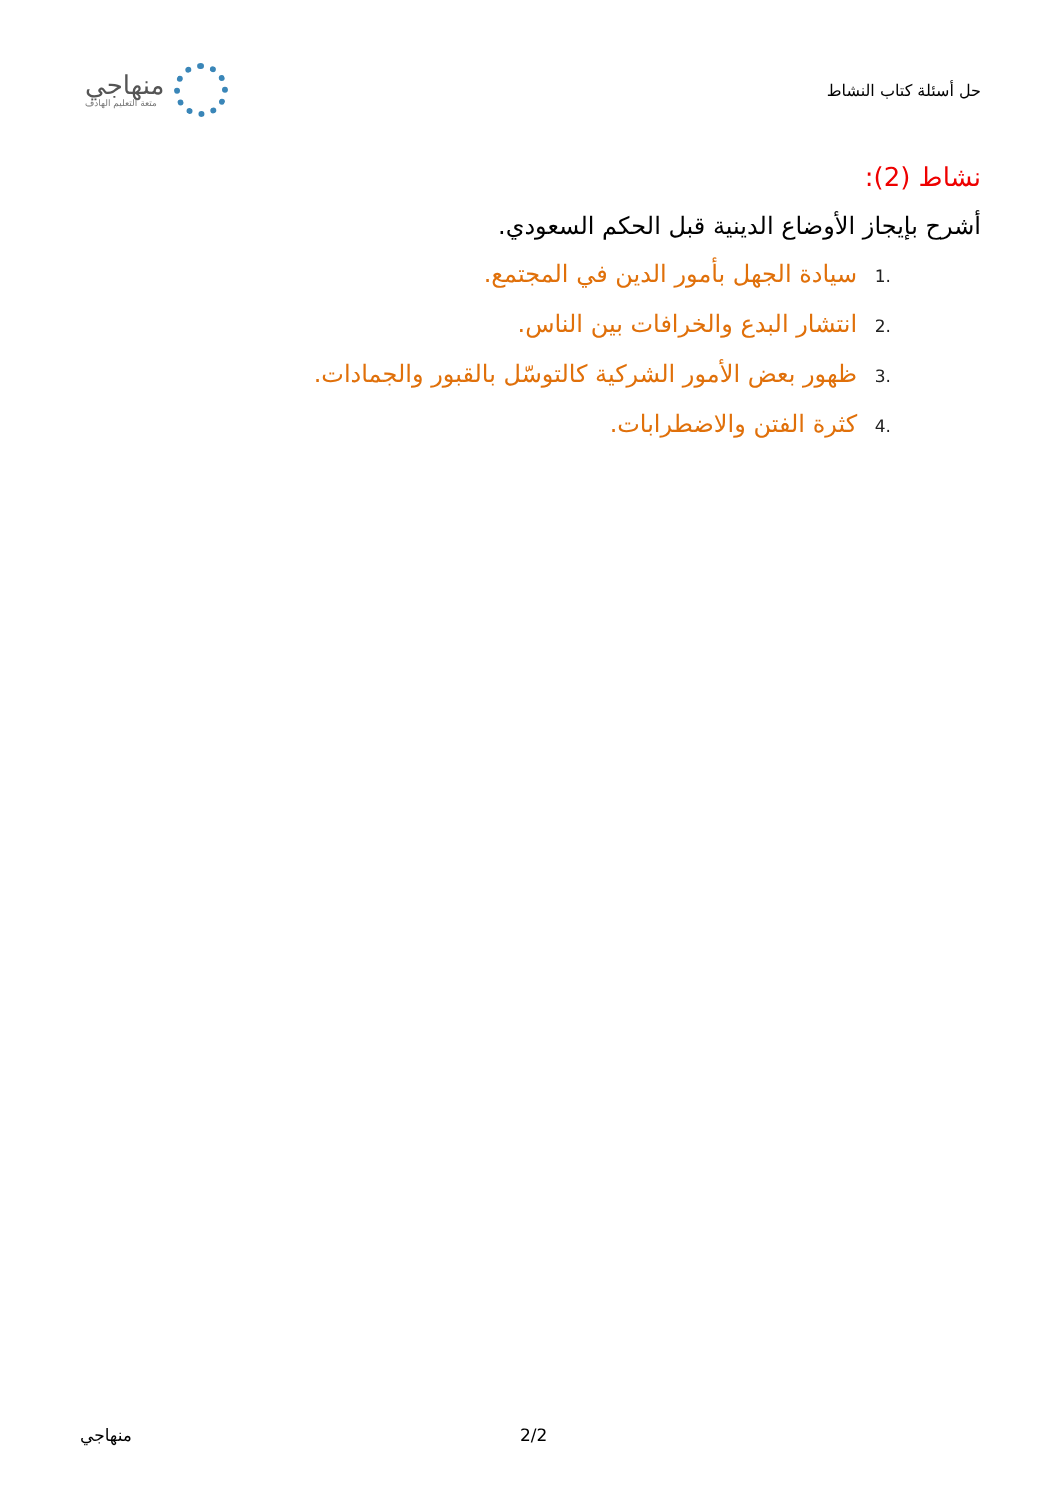منهاجي
متعة التعليم الهادف
حل أسئلة كتاب النشاط
نشاط (2):
أشرح بإيجاز الأوضاع الدينية قبل الحكم السعودي.
.1 سيادة الجهل بأمور الدين في المجتمع.
.2 انتشار البدع والخرافات بين الناس.
.3 ظهور بعض الأمور الشركية كالتوسّل بالقبور والجمادات.
.4 كثرة الفتن والاضطرابات.
منهاجي 2/2